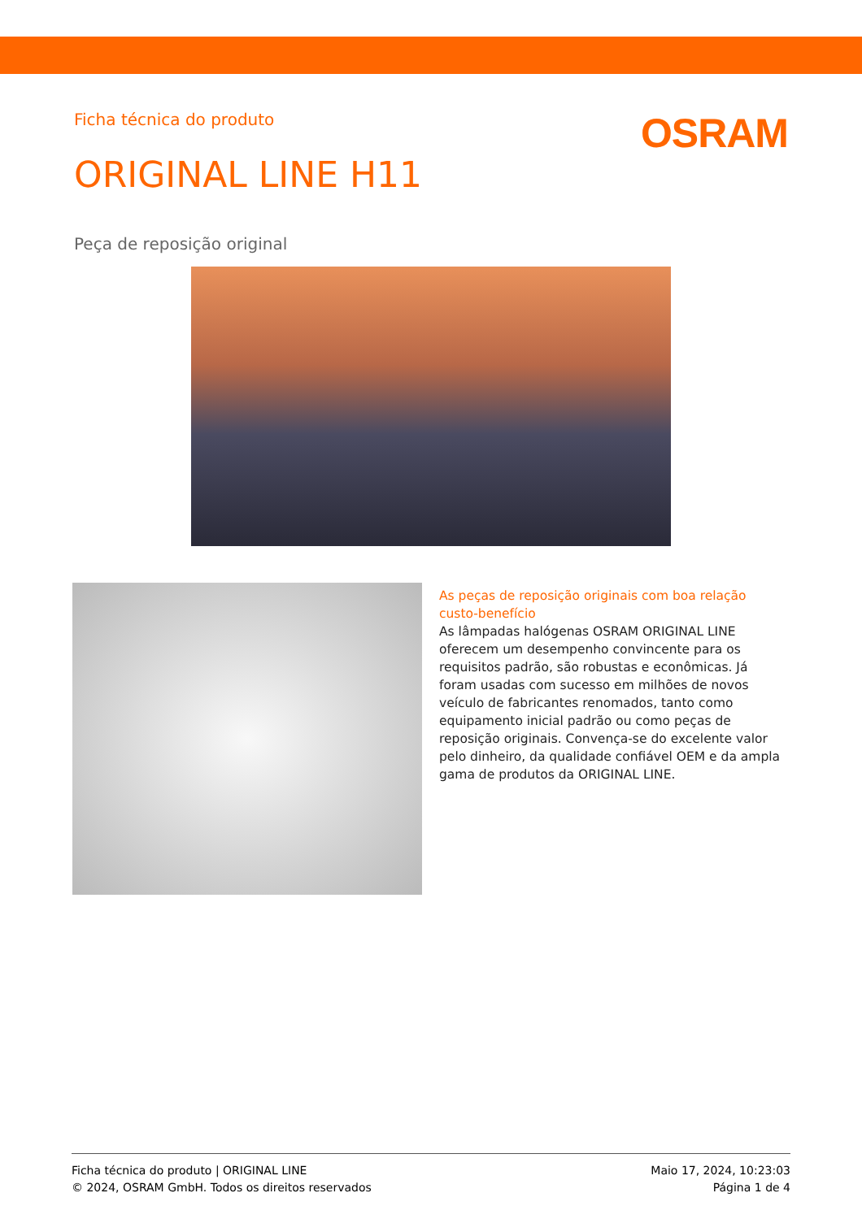Ficha técnica do produto
OSRAM
ORIGINAL LINE H11
Peça de reposição original
As peças de reposição originais com boa relação custo-benefício
As lâmpadas halógenas OSRAM ORIGINAL LINE oferecem um desempenho convincente para os requisitos padrão, são robustas e econômicas. Já foram usadas com sucesso em milhões de novos veículo de fabricantes renomados, tanto como equipamento inicial padrão ou como peças de reposição originais. Convença-se do excelente valor pelo dinheiro, da qualidade confiável OEM e da ampla gama de produtos da ORIGINAL LINE.
Ficha técnica do produto | ORIGINAL LINE
© 2024, OSRAM GmbH. Todos os direitos reservados
Maio 17, 2024, 10:23:03
Página 1 de 4